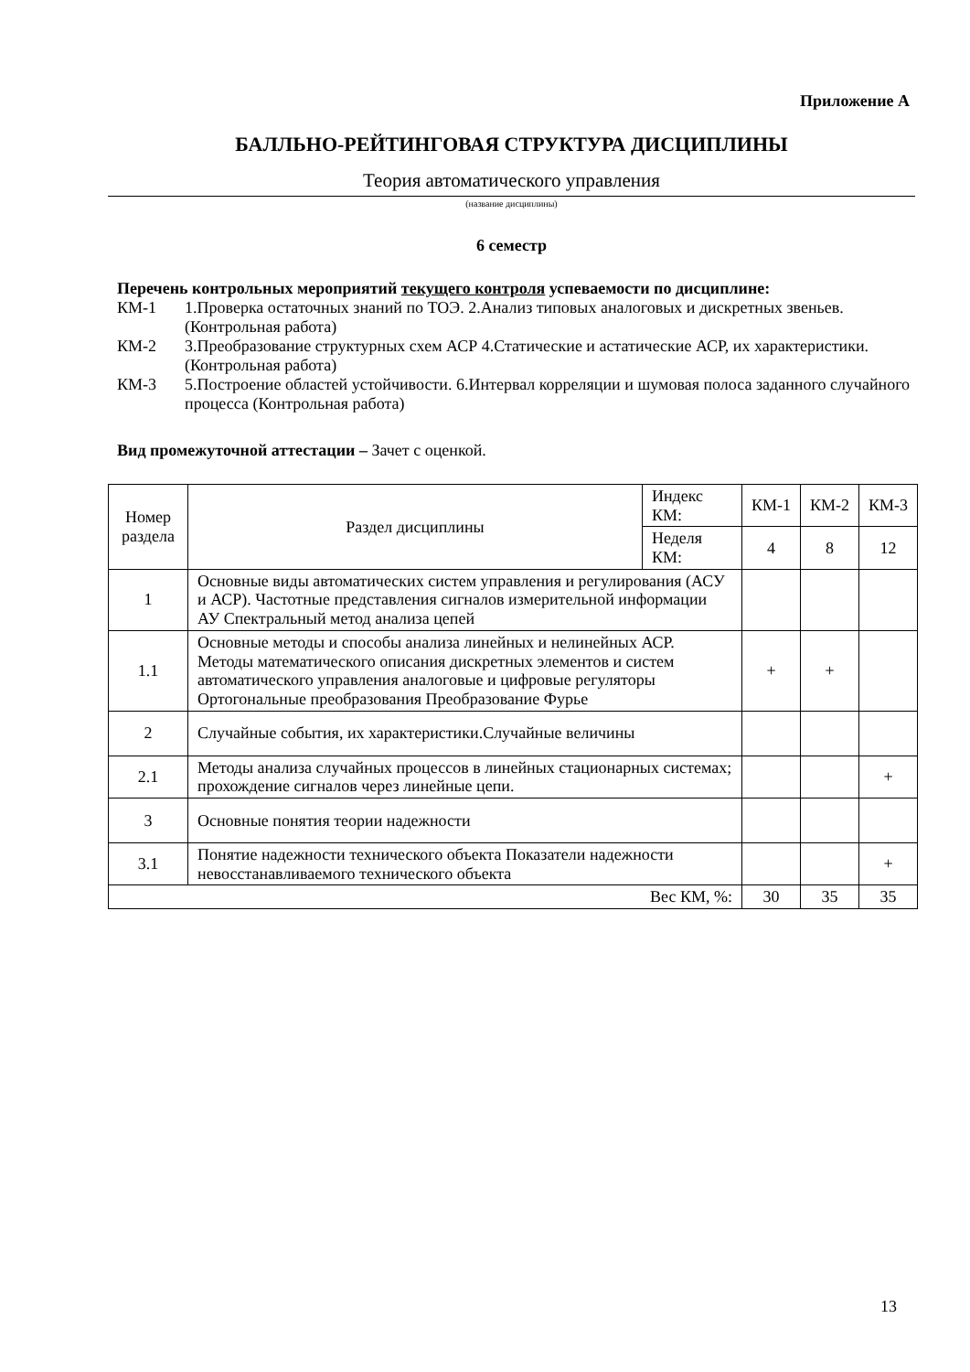Приложение А
БАЛЛЬНО-РЕЙТИНГОВАЯ СТРУКТУРА ДИСЦИПЛИНЫ
Теория автоматического управления
(название дисциплины)
6 семестр
Перечень контрольных мероприятий текущего контроля успеваемости по дисциплине:
КМ-1 1.Проверка остаточных знаний по ТОЭ. 2.Анализ типовых аналоговых и дискретных звеньев. (Контрольная работа)
КМ-2 3.Преобразование структурных схем АСР 4.Статические и астатические АСР, их характеристики. (Контрольная работа)
КМ-3 5.Построение областей устойчивости. 6.Интервал корреляции и шумовая полоса заданного случайного процесса (Контрольная работа)
Вид промежуточной аттестации – Зачет с оценкой.
| Номер раздела | Раздел дисциплины | Индекс КМ: | КМ-1 | КМ-2 | КМ-3 |
| | | Неделя КМ: | 4 | 8 | 12 |
| 1 | Основные виды автоматических систем управления и регулирования (АСУ и АСР). Частотные представления сигналов измерительной информации АУ Спектральный метод анализа цепей | | | | |
| 1.1 | Основные методы и способы анализа линейных и нелинейных АСР. Методы математического описания дискретных элементов и систем автоматического управления аналоговые и цифровые регуляторы Ортогональные преобразования Преобразование Фурье | | + | + | |
| 2 | Случайные события, их характеристики.Случайные величины | | | | |
| 2.1 | Методы анализа случайных процессов в линейных стационарных системах; прохождение сигналов через линейные цепи. | | | | + |
| 3 | Основные понятия теории надежности | | | | |
| 3.1 | Понятие надежности технического объекта Показатели надежности невосстанавливаемого технического объекта | | | | + |
| Вес КМ, %: | | | 30 | 35 | 35 |
13